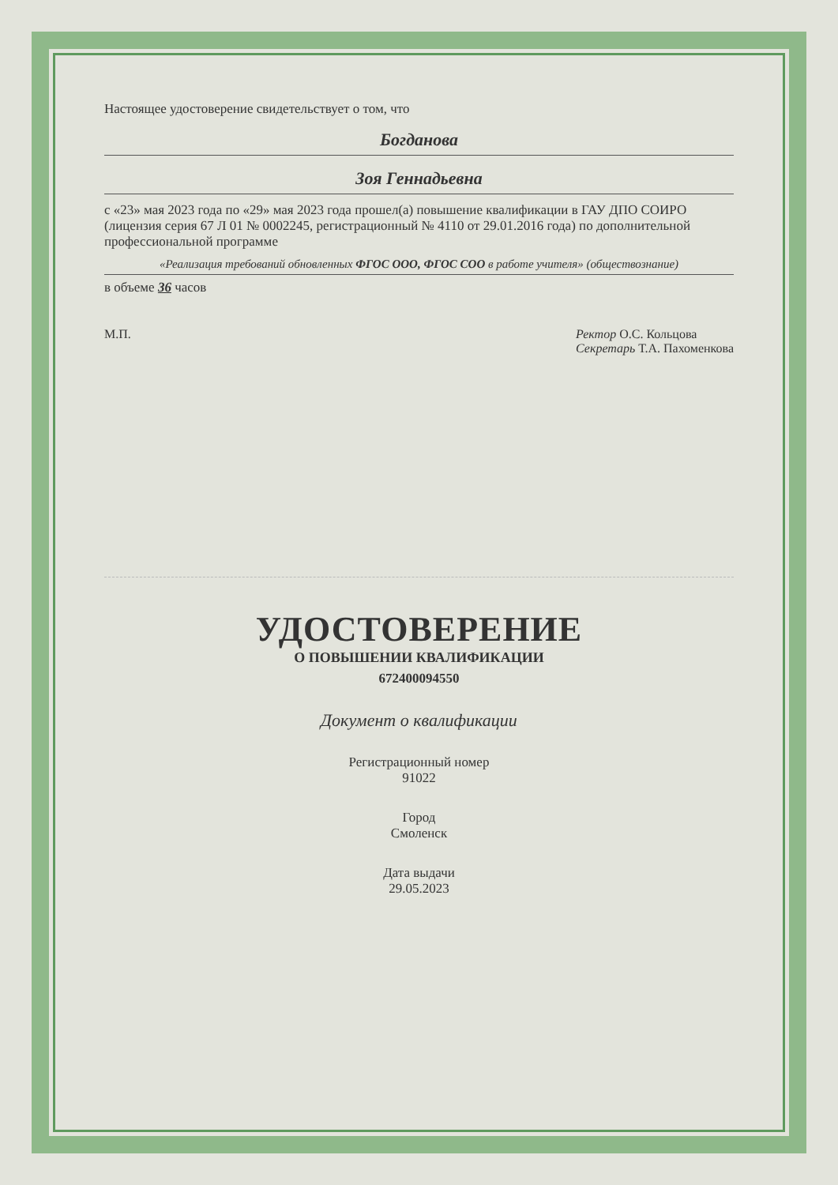Настоящее удостоверение свидетельствует о том, что
Богданова
Зоя Геннадьевна
с «23» мая 2023 года по «29» мая 2023 года прошел(а) повышение квалификации в ГАУ ДПО СОИРО (лицензия серия 67 Л 01 № 0002245, регистрационный № 4110 от 29.01.2016 года) по дополнительной профессиональной программе
«Реализация требований обновленных ФГОС ООО, ФГОС СОО в работе учителя» (обществознание)
в объеме 36 часов
М.П. Ректор О.С. Кольцова
Секретарь Т.А. Пахоменкова
УДОСТОВЕРЕНИЕ
О ПОВЫШЕНИИ КВАЛИФИКАЦИИ
672400094550
Документ о квалификации
Регистрационный номер
91022
Город
Смоленск
Дата выдачи
29.05.2023